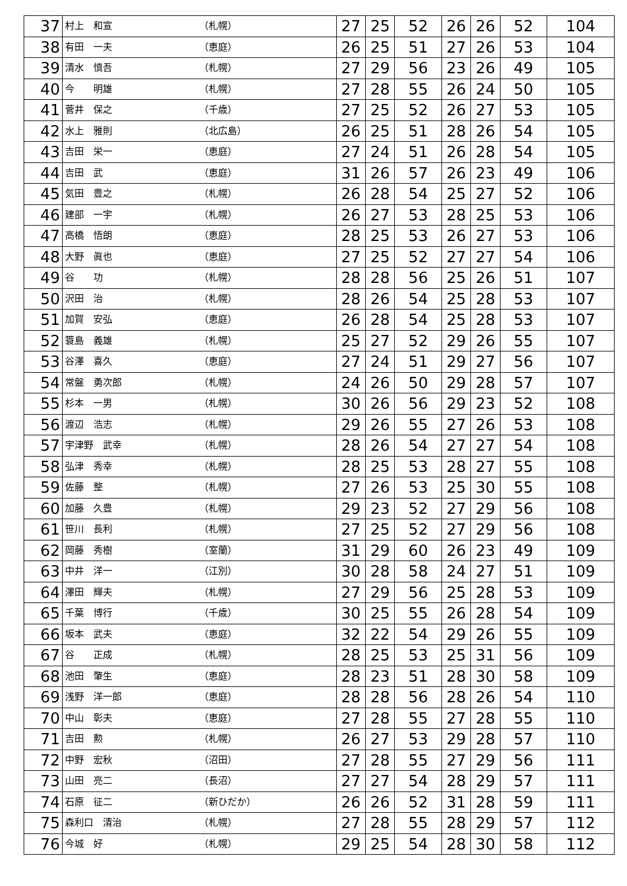| 37 | 村上 和宣 | （札幌） | 27 | 25 | 52 | 26 | 26 | 52 | 104 |
| 38 | 有田 一夫 | （恵庭） | 26 | 25 | 51 | 27 | 26 | 53 | 104 |
| 39 | 清水 慎吾 | （札幌） | 27 | 29 | 56 | 23 | 26 | 49 | 105 |
| 40 | 今 明雄 | （札幌） | 27 | 28 | 55 | 26 | 24 | 50 | 105 |
| 41 | 菅井 保之 | （千歳） | 27 | 25 | 52 | 26 | 27 | 53 | 105 |
| 42 | 水上 雅則 | （北広島） | 26 | 25 | 51 | 28 | 26 | 54 | 105 |
| 43 | 吉田 栄一 | （恵庭） | 27 | 24 | 51 | 26 | 28 | 54 | 105 |
| 44 | 吉田 武 | （恵庭） | 31 | 26 | 57 | 26 | 23 | 49 | 106 |
| 45 | 気田 豊之 | （札幌） | 26 | 28 | 54 | 25 | 27 | 52 | 106 |
| 46 | 建部 一宇 | （札幌） | 26 | 27 | 53 | 28 | 25 | 53 | 106 |
| 47 | 高橋 悟朗 | （恵庭） | 28 | 25 | 53 | 26 | 27 | 53 | 106 |
| 48 | 大野 眞也 | （恵庭） | 27 | 25 | 52 | 27 | 27 | 54 | 106 |
| 49 | 谷 功 | （札幌） | 28 | 28 | 56 | 25 | 26 | 51 | 107 |
| 50 | 沢田 治 | （札幌） | 28 | 26 | 54 | 25 | 28 | 53 | 107 |
| 51 | 加賀 安弘 | （恵庭） | 26 | 28 | 54 | 25 | 28 | 53 | 107 |
| 52 | 簑島 義雄 | （札幌） | 25 | 27 | 52 | 29 | 26 | 55 | 107 |
| 53 | 谷澤 喜久 | （恵庭） | 27 | 24 | 51 | 29 | 27 | 56 | 107 |
| 54 | 常盤 勇次郎 | （札幌） | 24 | 26 | 50 | 29 | 28 | 57 | 107 |
| 55 | 杉本 一男 | （札幌） | 30 | 26 | 56 | 29 | 23 | 52 | 108 |
| 56 | 渡辺 浩志 | （札幌） | 29 | 26 | 55 | 27 | 26 | 53 | 108 |
| 57 | 宇津野 武幸 | （札幌） | 28 | 26 | 54 | 27 | 27 | 54 | 108 |
| 58 | 弘津 秀幸 | （札幌） | 28 | 25 | 53 | 28 | 27 | 55 | 108 |
| 59 | 佐藤 整 | （札幌） | 27 | 26 | 53 | 25 | 30 | 55 | 108 |
| 60 | 加藤 久豊 | （札幌） | 29 | 23 | 52 | 27 | 29 | 56 | 108 |
| 61 | 笹川 長利 | （札幌） | 27 | 25 | 52 | 27 | 29 | 56 | 108 |
| 62 | 岡藤 秀樹 | （室蘭） | 31 | 29 | 60 | 26 | 23 | 49 | 109 |
| 63 | 中井 洋一 | （江別） | 30 | 28 | 58 | 24 | 27 | 51 | 109 |
| 64 | 澤田 輝夫 | （札幌） | 27 | 29 | 56 | 25 | 28 | 53 | 109 |
| 65 | 千葉 博行 | （千歳） | 30 | 25 | 55 | 26 | 28 | 54 | 109 |
| 66 | 坂本 武夫 | （恵庭） | 32 | 22 | 54 | 29 | 26 | 55 | 109 |
| 67 | 谷 正成 | （札幌） | 28 | 25 | 53 | 25 | 31 | 56 | 109 |
| 68 | 池田 肇生 | （恵庭） | 28 | 23 | 51 | 28 | 30 | 58 | 109 |
| 69 | 浅野 洋一郎 | （恵庭） | 28 | 28 | 56 | 28 | 26 | 54 | 110 |
| 70 | 中山 彰夫 | （恵庭） | 27 | 28 | 55 | 27 | 28 | 55 | 110 |
| 71 | 吉田 勲 | （札幌） | 26 | 27 | 53 | 29 | 28 | 57 | 110 |
| 72 | 中野 宏秋 | （沼田） | 27 | 28 | 55 | 27 | 29 | 56 | 111 |
| 73 | 山田 亮二 | （長沼） | 27 | 27 | 54 | 28 | 29 | 57 | 111 |
| 74 | 石原 征二 | （新ひだか） | 26 | 26 | 52 | 31 | 28 | 59 | 111 |
| 75 | 森利口 清治 | （札幌） | 27 | 28 | 55 | 28 | 29 | 57 | 112 |
| 76 | 今城 好 | （札幌） | 29 | 25 | 54 | 28 | 30 | 58 | 112 |